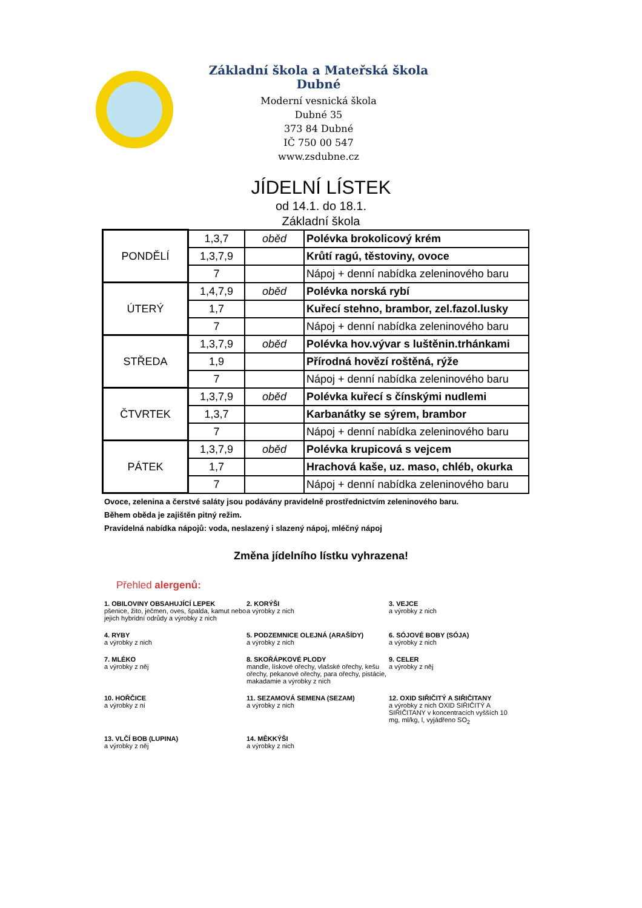Základní škola a Mateřská škola Dubné
Moderní vesnická škola
Dubné 35
373 84 Dubné
IČ 750 00 547
www.zsdubne.cz
JÍDELNÍ LÍSTEK
od 14.1. do 18.1.
Základní škola
| PONDĚLÍ | 1,3,7 | oběd | Polévka brokolicový krém |
| | 1,3,7,9 | | Krůtí ragú, těstoviny, ovoce |
| | 7 | | Nápoj + denní nabídka zeleninového baru |
| ÚTERÝ | 1,4,7,9 | oběd | Polévka norská rybí |
| | 1,7 | | Kuřecí stehno, brambor, zel.fazol.lusky |
| | 7 | | Nápoj + denní nabídka zeleninového baru |
| STŘEDA | 1,3,7,9 | oběd | Polévka hov.vývar s luštěnin.trhánkami |
| | 1,9 | | Přírodná hovězí roštěná, rýže |
| | 7 | | Nápoj + denní nabídka zeleninového baru |
| ČTVRTEK | 1,3,7,9 | oběd | Polévka kuřecí s čínskými nudlemi |
| | 1,3,7 | | Karbanátky se sýrem, brambor |
| | 7 | | Nápoj + denní nabídka zeleninového baru |
| PÁTEK | 1,3,7,9 | oběd | Polévka krupicová s vejcem |
| | 1,7 | | Hrachová kaše, uz. maso, chléb, okurka |
| | 7 | | Nápoj + denní nabídka zeleninového baru |
Ovoce, zelenina a čerstvé saláty jsou podávány pravidelně prostřednictvím zeleninového baru.
Během oběda je zajištěn pitný režim.
Pravidelná nabídka nápojů: voda, neslazený i slazený nápoj, mléčný nápoj
Změna jídelního lístku vyhrazena!
Přehled alergenů:
1. OBILOVINY OBSAHUJÍCÍ LEPEK
pšenice, žito, ječmen, oves, špalda, kamut nebo jejich hybridní odrůdy a výrobky z nich
2. KORÝŠI
a výrobky z nich
3. VEJCE
a výrobky z nich
4. RYBY
a výrobky z nich
5. PODZEMNICE OLEJNÁ (ARAŠÍDY)
a výrobky z nich
6. SÓJOVÉ BOBY (SÓJA)
a výrobky z nich
7. MLÉKO
a výrobky z něj
8. SKOŘÁPKOVÉ PLODY
mandle, lískové ořechy, vlašské ořechy, kešu ořechy, pekanové ořechy, para ořechy, pistácie, makadamie a výrobky z nich
9. CELER
a výrobky z něj
10. HOŘČICE
a výrobky z ní
11. SEZAMOVÁ SEMENA (SEZAM)
a výrobky z nich
12. OXID SIŘIČITÝ A SIŘIČITANY
a výrobky z nich OXID SIŘIČITÝ A SIŘIČITANY v koncentracích vyšších 10 mg, ml/kg, l, vyjádřeno SO<sub>2</sub>
13. VLČÍ BOB (LUPINA)
a výrobky z něj
14. MĚKKÝŠI
a výrobky z nich